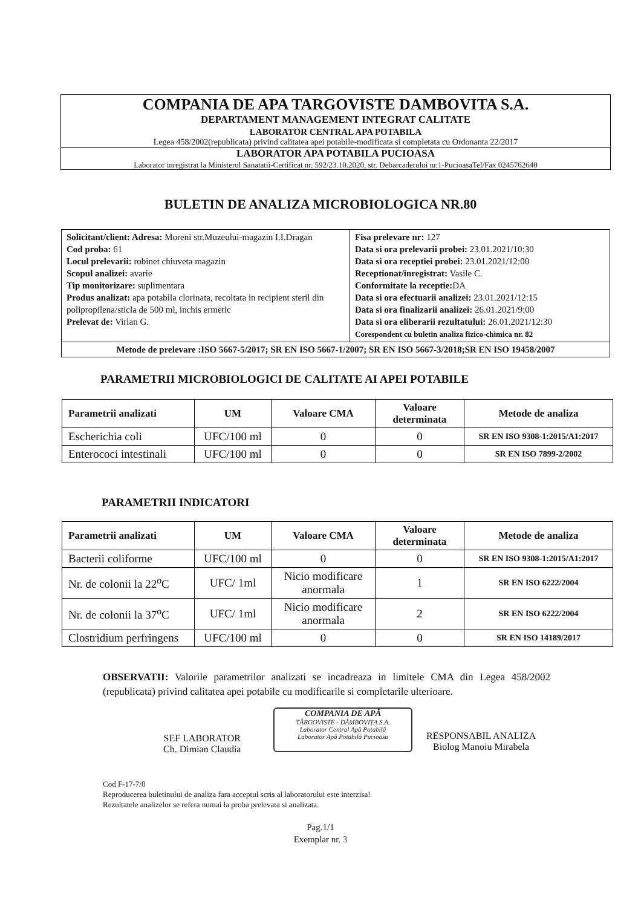COMPANIA DE APA TARGOVISTE DAMBOVITA S.A.
DEPARTAMENT MANAGEMENT INTEGRAT CALITATE
LABORATOR CENTRAL APA POTABILA
Legea 458/2002(republicata) privind calitatea apei potabile-modificata si completata cu Ordonanta 22/2017
LABORATOR APA POTABILA PUCIOASA
Laborator inregistrat la Ministerul Sanatatii-Certificat nr. 592/23.10.2020, str. Debarcaderului nr.1-PucioasaTel/Fax 0245762640
BULETIN DE ANALIZA MICROBIOLOGICA NR.80
| Solicitant/client: Adresa: Moreni str.Muzeului-magazin I.I.Dragan Cod proba: 61 Locul prelevarii: robinet chiuveta magazin Scopul analizei: avarie Tip monitorizare: suplimentara Produs analizat: apa potabila clorinata, recoltata in recipient steril din polipropilena/sticla de 500 ml, inchis ermetic Prelevat de: Virlan G. | Fisa prelevare nr: 127 Data si ora prelevarii probei: 23.01.2021/10:30 Data si ora receptiei probei: 23.01.2021/12:00 Receptionat/inregistrat: Vasile C. Conformitate la receptie: DA Data si ora efectuarii analizei: 23.01.2021/12:15 Data si ora finalizarii analizei: 26.01.2021/9:00 Data si ora eliberarii rezultatului: 26.01.2021/12:30 Corespondent cu buletin analiza fizico-chimica nr. 82 |
| Metode de prelevare :ISO 5667-5/2017; SR EN ISO 5667-1/2007; SR EN ISO 5667-3/2018;SR EN ISO 19458/2007 | |
PARAMETRII MICROBIOLOGICI DE CALITATE AI APEI POTABILE
| Parametrii analizati | UM | Valoare CMA | Valoare determinata | Metode de analiza |
| --- | --- | --- | --- | --- |
| Escherichia coli | UFC/100 ml | 0 | 0 | SR EN ISO 9308-1:2015/A1:2017 |
| Enterococi intestinali | UFC/100 ml | 0 | 0 | SR EN ISO 7899-2/2002 |
PARAMETRII INDICATORI
| Parametrii analizati | UM | Valoare CMA | Valoare determinata | Metode de analiza |
| --- | --- | --- | --- | --- |
| Bacterii coliforme | UFC/100 ml | 0 | 0 | SR EN ISO 9308-1:2015/A1:2017 |
| Nr. de colonii la 22<sup>o</sup>C | UFC/ 1ml | Nicio modificare anormala | 1 | SR EN ISO 6222/2004 |
| Nr. de colonii la 37<sup>o</sup>C | UFC/ 1ml | Nicio modificare anormala | 2 | SR EN ISO 6222/2004 |
| Clostridium perfringens | UFC/100 ml | 0 | 0 | SR EN ISO 14189/2017 |
OBSERVATII: Valorile parametrilor analizati se incadreaza in limitele CMA din Legea 458/2002 (republicata) privind calitatea apei potabile cu modificarile si completarile ulterioare.
SEF LABORATOR
Ch. Dimian Claudia
COMPANIA DE APĂ
TÂRGOVIȘTE - DÂMBOVIȚA S.A.
Laborator Central Apă Potabilă
Laborator Apă Potabilă Pucioasa
RESPONSABIL ANALIZA
Biolog Manoiu Mirabela
Cod F-17-7/0
Reproducerea buletinului de analiza fara acceptul scris al laboratorului este interzisa!
Rezultatele analizelor se refera numai la proba prelevata si analizata.
Pag.1/1
Exemplar nr. 3